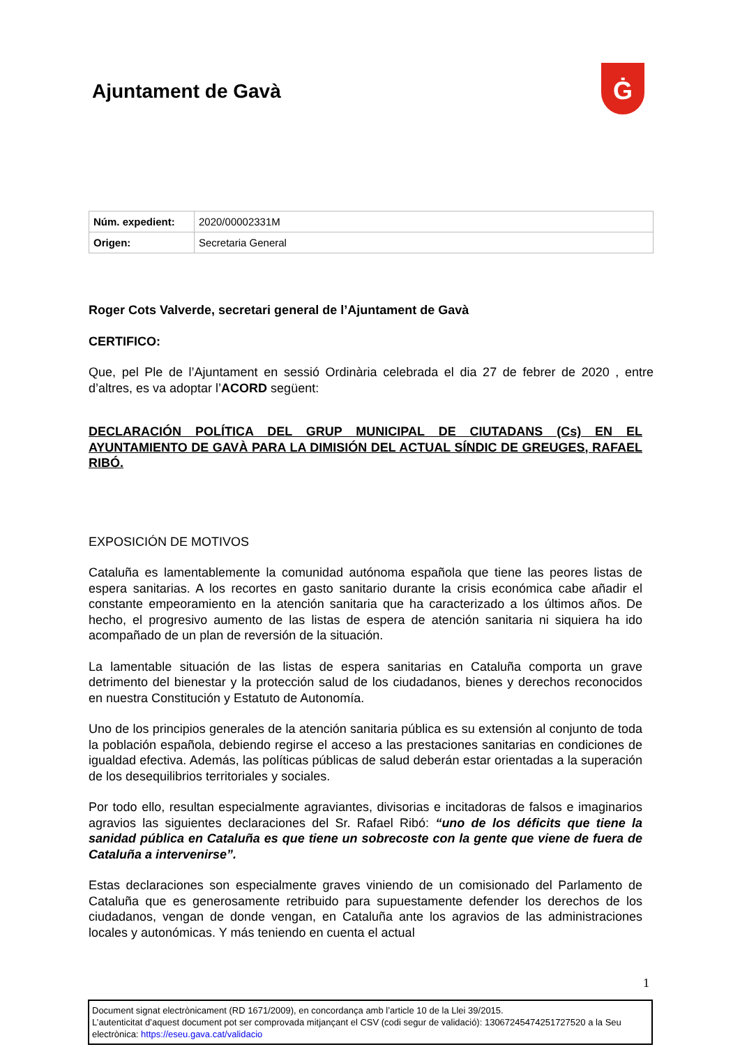Ajuntament de Gavà Ġ
| Núm. expedient: | 2020/00002331M |
| Origen: | Secretaria General |
Roger Cots Valverde, secretari general de l’Ajuntament de Gavà
CERTIFICO:
Que, pel Ple de l’Ajuntament en sessió Ordinària celebrada el dia 27 de febrer de 2020 , entre d’altres, es va adoptar l’ACORD següent:
DECLARACIÓN POLÍTICA DEL GRUP MUNICIPAL DE CIUTADANS (Cs) EN EL AYUNTAMIENTO DE GAVÀ PARA LA DIMISIÓN DEL ACTUAL SÍNDIC DE GREUGES, RAFAEL RIBÓ.
EXPOSICIÓN DE MOTIVOS
Cataluña es lamentablemente la comunidad autónoma española que tiene las peores listas de espera sanitarias. A los recortes en gasto sanitario durante la crisis económica cabe añadir el constante empeoramiento en la atención sanitaria que ha caracterizado a los últimos años. De hecho, el progresivo aumento de las listas de espera de atención sanitaria ni siquiera ha ido acompañado de un plan de reversión de la situación.
La lamentable situación de las listas de espera sanitarias en Cataluña comporta un grave detrimento del bienestar y la protección salud de los ciudadanos, bienes y derechos reconocidos en nuestra Constitución y Estatuto de Autonomía.
Uno de los principios generales de la atención sanitaria pública es su extensión al conjunto de toda la población española, debiendo regirse el acceso a las prestaciones sanitarias en condiciones de igualdad efectiva. Además, las políticas públicas de salud deberán estar orientadas a la superación de los desequilibrios territoriales y sociales.
Por todo ello, resultan especialmente agraviantes, divisorias e incitadoras de falsos e imaginarios agravios las siguientes declaraciones del Sr. Rafael Ribó: “uno de los déficits que tiene la sanidad pública en Cataluña es que tiene un sobrecoste con la gente que viene de fuera de Cataluña a intervenirse”.
Estas declaraciones son especialmente graves viniendo de un comisionado del Parlamento de Cataluña que es generosamente retribuido para supuestamente defender los derechos de los ciudadanos, vengan de donde vengan, en Cataluña ante los agravios de las administraciones locales y autonómicas. Y más teniendo en cuenta el actual
1
Document signat electrònicament (RD 1671/2009), en concordança amb l’article 10 de la Llei 39/2015.
L’autenticitat d’aquest document pot ser comprovada mitjançant el CSV (codi segur de validació): 13067245474251727520 a la Seu electrònica: https://eseu.gava.cat/validacio